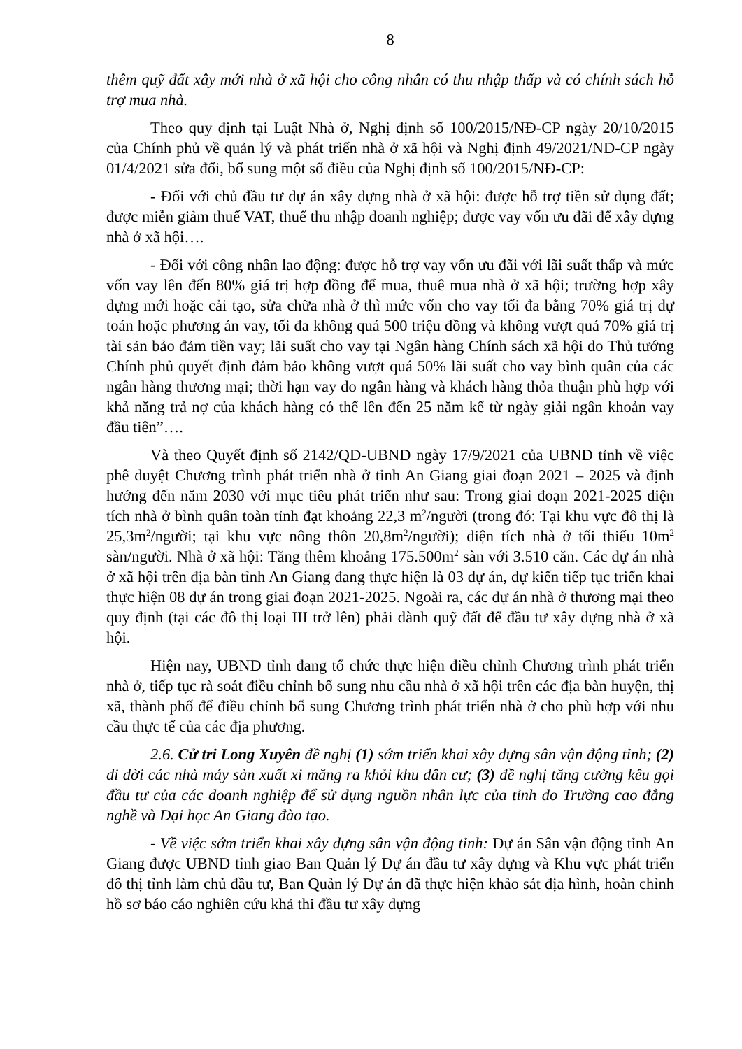8
thêm quỹ đất xây mới nhà ở xã hội cho công nhân có thu nhập thấp và có chính sách hỗ trợ mua nhà.
Theo quy định tại Luật Nhà ở, Nghị định số 100/2015/NĐ-CP ngày 20/10/2015 của Chính phủ về quản lý và phát triển nhà ở xã hội và Nghị định 49/2021/NĐ-CP ngày 01/4/2021 sửa đổi, bổ sung một số điều của Nghị định số 100/2015/NĐ-CP:
- Đối với chủ đầu tư dự án xây dựng nhà ở xã hội: được hỗ trợ tiền sử dụng đất; được miễn giảm thuế VAT, thuế thu nhập doanh nghiệp; được vay vốn ưu đãi để xây dựng nhà ở xã hội….
- Đối với công nhân lao động: được hỗ trợ vay vốn ưu đãi với lãi suất thấp và mức vốn vay lên đến 80% giá trị hợp đồng để mua, thuê mua nhà ở xã hội; trường hợp xây dựng mới hoặc cải tạo, sửa chữa nhà ở thì mức vốn cho vay tối đa bằng 70% giá trị dự toán hoặc phương án vay, tối đa không quá 500 triệu đồng và không vượt quá 70% giá trị tài sản bảo đảm tiền vay; lãi suất cho vay tại Ngân hàng Chính sách xã hội do Thủ tướng Chính phủ quyết định đảm bảo không vượt quá 50% lãi suất cho vay bình quân của các ngân hàng thương mại; thời hạn vay do ngân hàng và khách hàng thỏa thuận phù hợp với khả năng trả nợ của khách hàng có thể lên đến 25 năm kể từ ngày giải ngân khoản vay đầu tiên”….
Và theo Quyết định số 2142/QĐ-UBND ngày 17/9/2021 của UBND tỉnh về việc phê duyệt Chương trình phát triển nhà ở tỉnh An Giang giai đoạn 2021 – 2025 và định hướng đến năm 2030 với mục tiêu phát triển như sau: Trong giai đoạn 2021-2025 diện tích nhà ở bình quân toàn tỉnh đạt khoảng 22,3 m<sup>2</sup>/người (trong đó: Tại khu vực đô thị là 25,3m<sup>2</sup>/người; tại khu vực nông thôn 20,8m<sup>2</sup>/người); diện tích nhà ở tối thiểu 10m<sup>2</sup> sàn/người. Nhà ở xã hội: Tăng thêm khoảng 175.500m<sup>2</sup> sàn với 3.510 căn. Các dự án nhà ở xã hội trên địa bàn tỉnh An Giang đang thực hiện là 03 dự án, dự kiến tiếp tục triển khai thực hiện 08 dự án trong giai đoạn 2021-2025. Ngoài ra, các dự án nhà ở thương mại theo quy định (tại các đô thị loại III trở lên) phải dành quỹ đất để đầu tư xây dựng nhà ở xã hội.
Hiện nay, UBND tỉnh đang tổ chức thực hiện điều chỉnh Chương trình phát triển nhà ở, tiếp tục rà soát điều chỉnh bổ sung nhu cầu nhà ở xã hội trên các địa bàn huyện, thị xã, thành phố để điều chỉnh bổ sung Chương trình phát triển nhà ở cho phù hợp với nhu cầu thực tế của các địa phương.
2.6. Cử tri Long Xuyên đề nghị (1) sớm triển khai xây dựng sân vận động tỉnh; (2) di dời các nhà máy sản xuất xi măng ra khỏi khu dân cư; (3) đề nghị tăng cường kêu gọi đầu tư của các doanh nghiệp để sử dụng nguồn nhân lực của tỉnh do Trường cao đẳng nghề và Đại học An Giang đào tạo.
- Về việc sớm triển khai xây dựng sân vận động tỉnh: Dự án Sân vận động tỉnh An Giang được UBND tỉnh giao Ban Quản lý Dự án đầu tư xây dựng và Khu vực phát triển đô thị tỉnh làm chủ đầu tư, Ban Quản lý Dự án đã thực hiện khảo sát địa hình, hoàn chỉnh hồ sơ báo cáo nghiên cứu khả thi đầu tư xây dựng